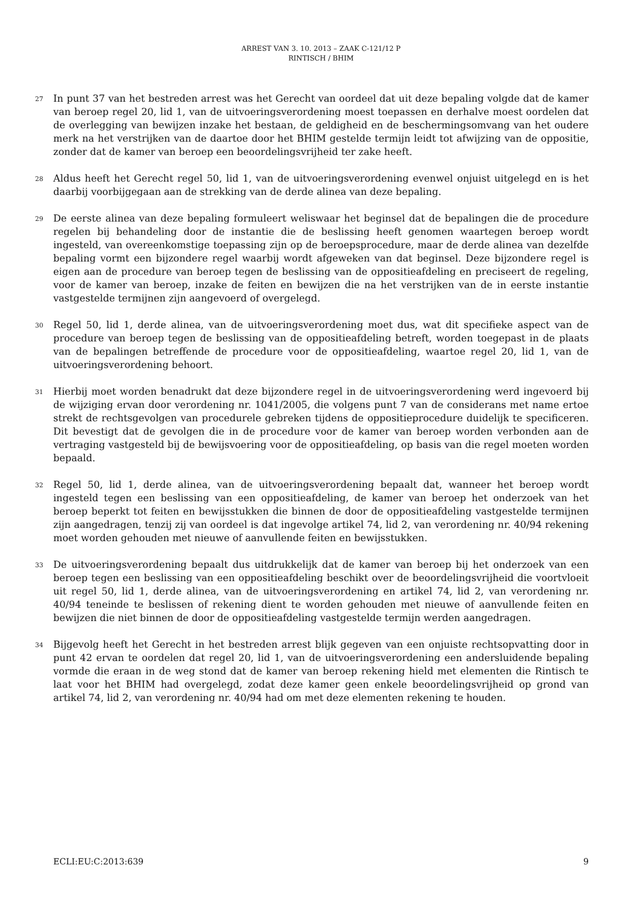ARREST VAN 3. 10. 2013 – ZAAK C-121/12 P
RINTISCH / BHIM
27
In punt 37 van het bestreden arrest was het Gerecht van oordeel dat uit deze bepaling volgde dat de kamer van beroep regel 20, lid 1, van de uitvoeringsverordening moest toepassen en derhalve moest oordelen dat de overlegging van bewijzen inzake het bestaan, de geldigheid en de beschermingsomvang van het oudere merk na het verstrijken van de daartoe door het BHIM gestelde termijn leidt tot afwijzing van de oppositie, zonder dat de kamer van beroep een beoordelingsvrijheid ter zake heeft.
28
Aldus heeft het Gerecht regel 50, lid 1, van de uitvoeringsverordening evenwel onjuist uitgelegd en is het daarbij voorbijgegaan aan de strekking van de derde alinea van deze bepaling.
29
De eerste alinea van deze bepaling formuleert weliswaar het beginsel dat de bepalingen die de procedure regelen bij behandeling door de instantie die de beslissing heeft genomen waartegen beroep wordt ingesteld, van overeenkomstige toepassing zijn op de beroepsprocedure, maar de derde alinea van dezelfde bepaling vormt een bijzondere regel waarbij wordt afgeweken van dat beginsel. Deze bijzondere regel is eigen aan de procedure van beroep tegen de beslissing van de oppositieafdeling en preciseert de regeling, voor de kamer van beroep, inzake de feiten en bewijzen die na het verstrijken van de in eerste instantie vastgestelde termijnen zijn aangevoerd of overgelegd.
30
Regel 50, lid 1, derde alinea, van de uitvoeringsverordening moet dus, wat dit specifieke aspect van de procedure van beroep tegen de beslissing van de oppositieafdeling betreft, worden toegepast in de plaats van de bepalingen betreffende de procedure voor de oppositieafdeling, waartoe regel 20, lid 1, van de uitvoeringsverordening behoort.
31
Hierbij moet worden benadrukt dat deze bijzondere regel in de uitvoeringsverordening werd ingevoerd bij de wijziging ervan door verordening nr. 1041/2005, die volgens punt 7 van de considerans met name ertoe strekt de rechtsgevolgen van procedurele gebreken tijdens de oppositieprocedure duidelijk te specificeren. Dit bevestigt dat de gevolgen die in de procedure voor de kamer van beroep worden verbonden aan de vertraging vastgesteld bij de bewijsvoering voor de oppositieafdeling, op basis van die regel moeten worden bepaald.
32
Regel 50, lid 1, derde alinea, van de uitvoeringsverordening bepaalt dat, wanneer het beroep wordt ingesteld tegen een beslissing van een oppositieafdeling, de kamer van beroep het onderzoek van het beroep beperkt tot feiten en bewijsstukken die binnen de door de oppositieafdeling vastgestelde termijnen zijn aangedragen, tenzij zij van oordeel is dat ingevolge artikel 74, lid 2, van verordening nr. 40/94 rekening moet worden gehouden met nieuwe of aanvullende feiten en bewijsstukken.
33
De uitvoeringsverordening bepaalt dus uitdrukkelijk dat de kamer van beroep bij het onderzoek van een beroep tegen een beslissing van een oppositieafdeling beschikt over de beoordelingsvrijheid die voortvloeit uit regel 50, lid 1, derde alinea, van de uitvoeringsverordening en artikel 74, lid 2, van verordening nr. 40/94 teneinde te beslissen of rekening dient te worden gehouden met nieuwe of aanvullende feiten en bewijzen die niet binnen de door de oppositieafdeling vastgestelde termijn werden aangedragen.
34
Bijgevolg heeft het Gerecht in het bestreden arrest blijk gegeven van een onjuiste rechtsopvatting door in punt 42 ervan te oordelen dat regel 20, lid 1, van de uitvoeringsverordening een andersluidende bepaling vormde die eraan in de weg stond dat de kamer van beroep rekening hield met elementen die Rintisch te laat voor het BHIM had overgelegd, zodat deze kamer geen enkele beoordelingsvrijheid op grond van artikel 74, lid 2, van verordening nr. 40/94 had om met deze elementen rekening te houden.
ECLI:EU:C:2013:639 9